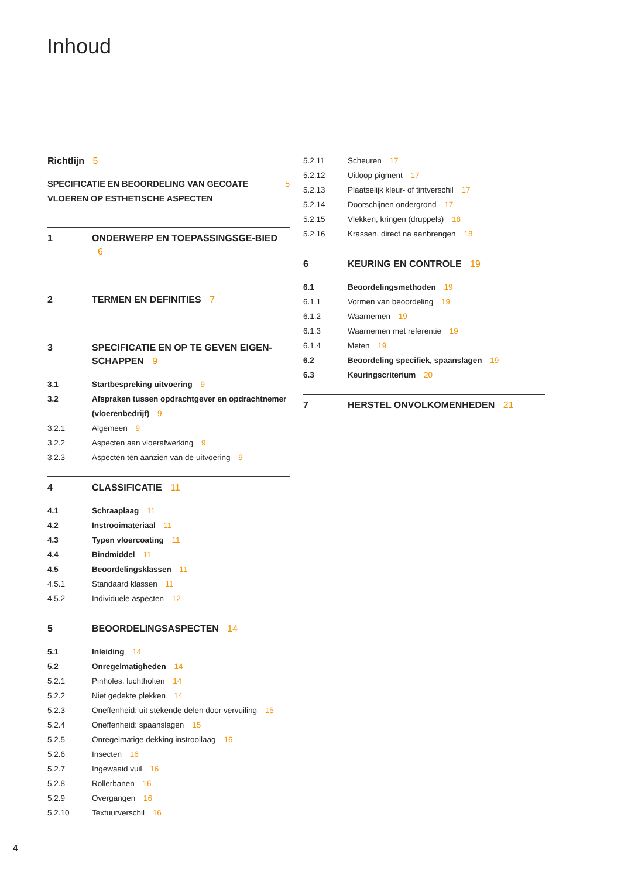Inhoud
Richtlijn 5
SPECIFICATIE EN BEOORDELING VAN GECOATE VLOEREN OP ESTHETISCHE ASPECTEN 5
1 ONDERWERP EN TOEPASSINGSGE-BIED 6
2 TERMEN EN DEFINITIES 7
3 SPECIFICATIE EN OP TE GEVEN EIGEN-SCHAPPEN 9
3.1 Startbespreking uitvoering 9
3.2 Afspraken tussen opdrachtgever en opdrachtnemer (vloerenbedrijf) 9
3.2.1 Algemeen 9
3.2.2 Aspecten aan vloerafwerking 9
3.2.3 Aspecten ten aanzien van de uitvoering 9
4 CLASSIFICATIE 11
4.1 Schraaplaag 11
4.2 Instrooimateriaal 11
4.3 Typen vloercoating 11
4.4 Bindmiddel 11
4.5 Beoordelingsklassen 11
4.5.1 Standaard klassen 11
4.5.2 Individuele aspecten 12
5 BEOORDELINGSASPECTEN 14
5.1 Inleiding 14
5.2 Onregelmatigheden 14
5.2.1 Pinholes, luchtholten 14
5.2.2 Niet gedekte plekken 14
5.2.3 Oneffenheid: uit stekende delen door vervuiling 15
5.2.4 Oneffenheid: spaanslagen 15
5.2.5 Onregelmatige dekking instrooilaag 16
5.2.6 Insecten 16
5.2.7 Ingewaaid vuil 16
5.2.8 Rollerbanen 16
5.2.9 Overgangen 16
5.2.10 Textuurverschil 16
5.2.11 Scheuren 17
5.2.12 Uitloop pigment 17
5.2.13 Plaatselijk kleur- of tintverschil 17
5.2.14 Doorschijnen ondergrond 17
5.2.15 Vlekken, kringen (druppels) 18
5.2.16 Krassen, direct na aanbrengen 18
6 KEURING EN CONTROLE 19
6.1 Beoordelingsmethoden 19
6.1.1 Vormen van beoordeling 19
6.1.2 Waarnemen 19
6.1.3 Waarnemen met referentie 19
6.1.4 Meten 19
6.2 Beoordeling specifiek, spaanslagen 19
6.3 Keuringscriterium 20
7 HERSTEL ONVOLKOMENHEDEN 21
4